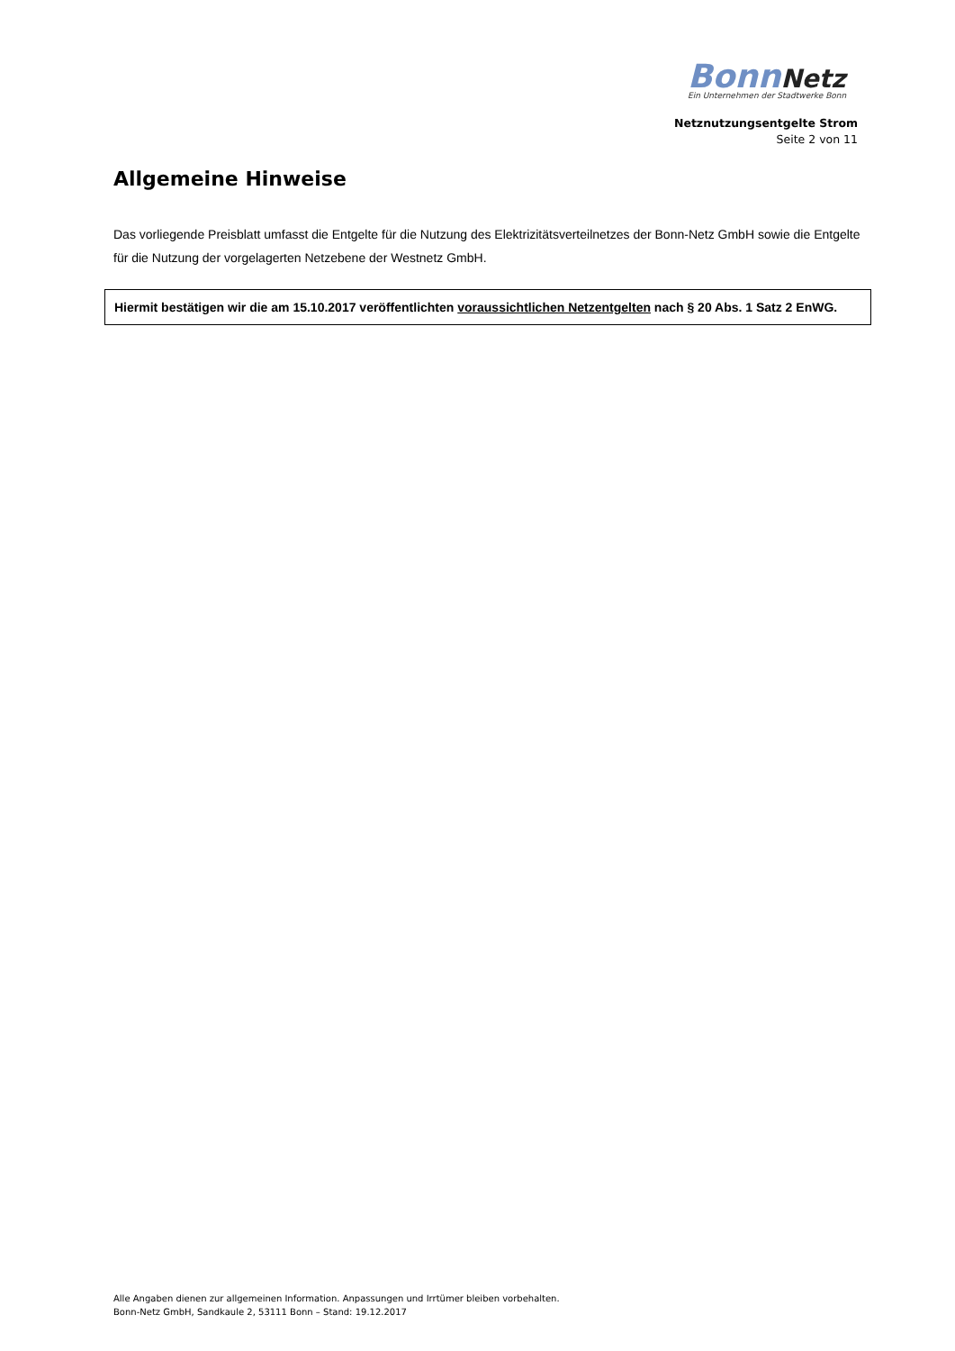Bonn Netz
Ein Unternehmen der Stadtwerke Bonn
Netznutzungsentgelte Strom
Seite 2 von 11
Allgemeine Hinweise
Das vorliegende Preisblatt umfasst die Entgelte für die Nutzung des Elektrizitätsverteilnetzes der Bonn-Netz GmbH sowie die Entgelte für die Nutzung der vorgelagerten Netzebene der Westnetz GmbH.
Hiermit bestätigen wir die am 15.10.2017 veröffentlichten voraussichtlichen Netzentgelten nach § 20 Abs. 1 Satz 2 EnWG.
Alle Angaben dienen zur allgemeinen Information. Anpassungen und Irrtümer bleiben vorbehalten.
Bonn-Netz GmbH, Sandkaule 2, 53111 Bonn – Stand: 19.12.2017